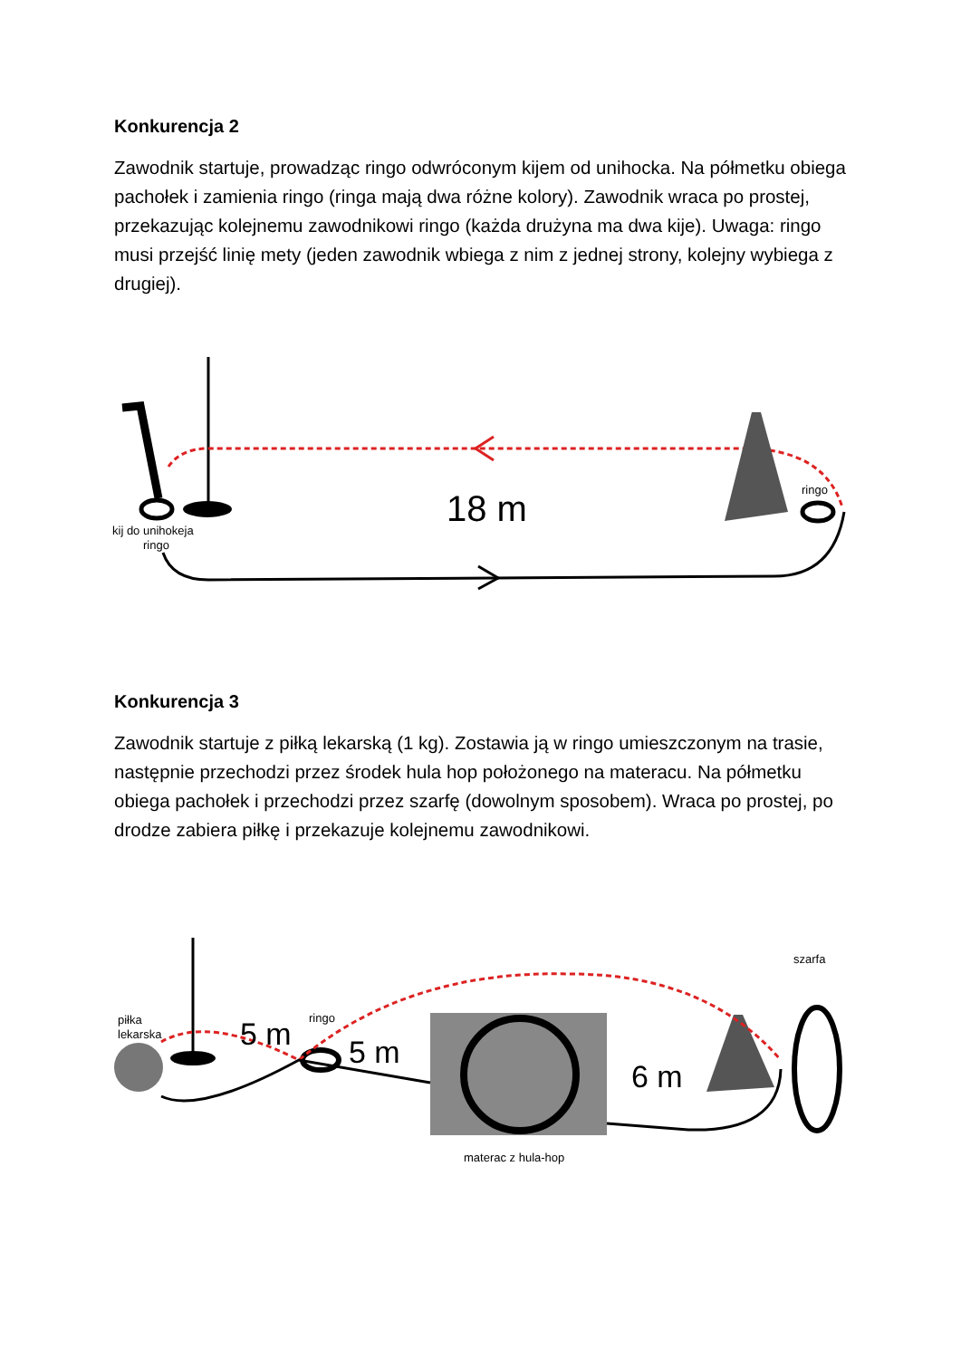Konkurencja 2
Zawodnik startuje, prowadząc ringo odwróconym kijem od unihocka. Na półmetku obiega pachołek i zamienia ringo (ringa mają dwa różne kolory). Zawodnik wraca po prostej, przekazując kolejnemu zawodnikowi ringo (każda drużyna ma dwa kije). Uwaga: ringo musi przejść linię mety (jeden zawodnik wbiega z nim z jednej strony, kolejny wybiega z drugiej).
18 m
ringo
kij do unihokeja
ringo
Konkurencja 3
Zawodnik startuje z piłką lekarską (1 kg). Zostawia ją w ringo umieszczonym na trasie, następnie przechodzi przez środek hula hop położonego na materacu. Na półmetku obiega pachołek i przechodzi przez szarfę (dowolnym sposobem). Wraca po prostej, po drodze zabiera piłkę i przekazuje kolejnemu zawodnikowi.
5 m
5 m
6 m
piłka
lekarska
ringo
szarfa
materac z hula-hop